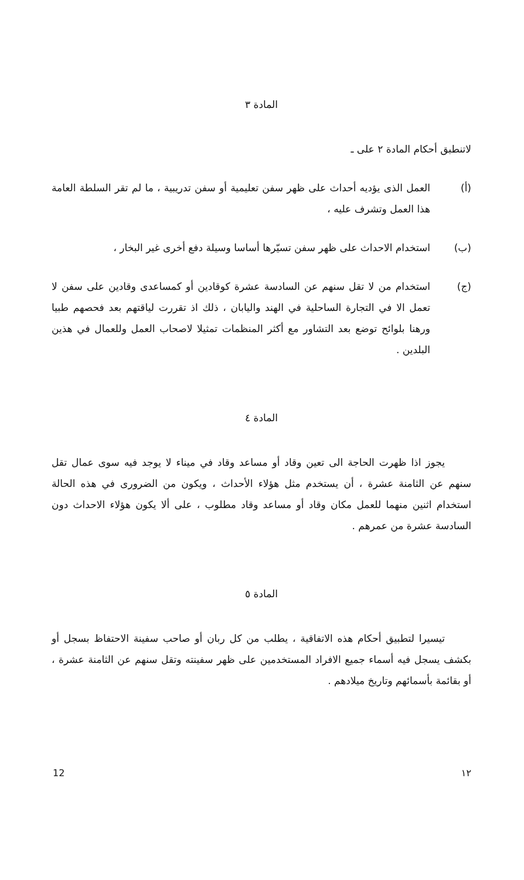المادة ٣
لاتنطبق أحكام المادة ٢ على ـ
(أ) العمل الذى يؤديه أحداث على ظهر سفن تعليمية أو سفن تدريبية ، ما لم تقر السلطة العامة هذا العمل وتشرف عليه ،
(ب) استخدام الاحداث على ظهر سفن تسيّرها أساسا وسيلة دفع أخرى غير البخار ،
(ج) استخدام من لا تقل سنهم عن السادسة عشرة كوقادين أو كمساعدى وقادين على سفن لا تعمل الا في التجارة الساحلية في الهند واليابان ، ذلك اذ تقررت لياقتهم بعد فحصهم طبيا ورهنا بلوائح توضع بعد التشاور مع أكثر المنظمات تمثيلا لاصحاب العمل وللعمال في هذين البلدين .
المادة ٤
يجوز اذا ظهرت الحاجة الى تعين وقاد أو مساعد وقاد في ميناء لا يوجد فيه سوى عمال تقل سنهم عن الثامنة عشرة ، أن يستخدم مثل هؤلاء الأحداث ، ويكون من الضرورى في هذه الحالة استخدام اثنين منهما للعمل مكان وقاد أو مساعد وقاد مطلوب ، على ألا يكون هؤلاء الاحداث دون السادسة عشرة من عمرهم .
المادة ٥
تيسيرا لتطبيق أحكام هذه الاتفاقية ، يطلب من كل ربان أو صاحب سفينة الاحتفاظ بسجل أو بكشف يسجل فيه أسماء جميع الافراد المستخدمين على ظهر سفينته وتقل سنهم عن الثامنة عشرة ، أو بقائمة بأسمائهم وتاريخ ميلادهم .
12 ١٢